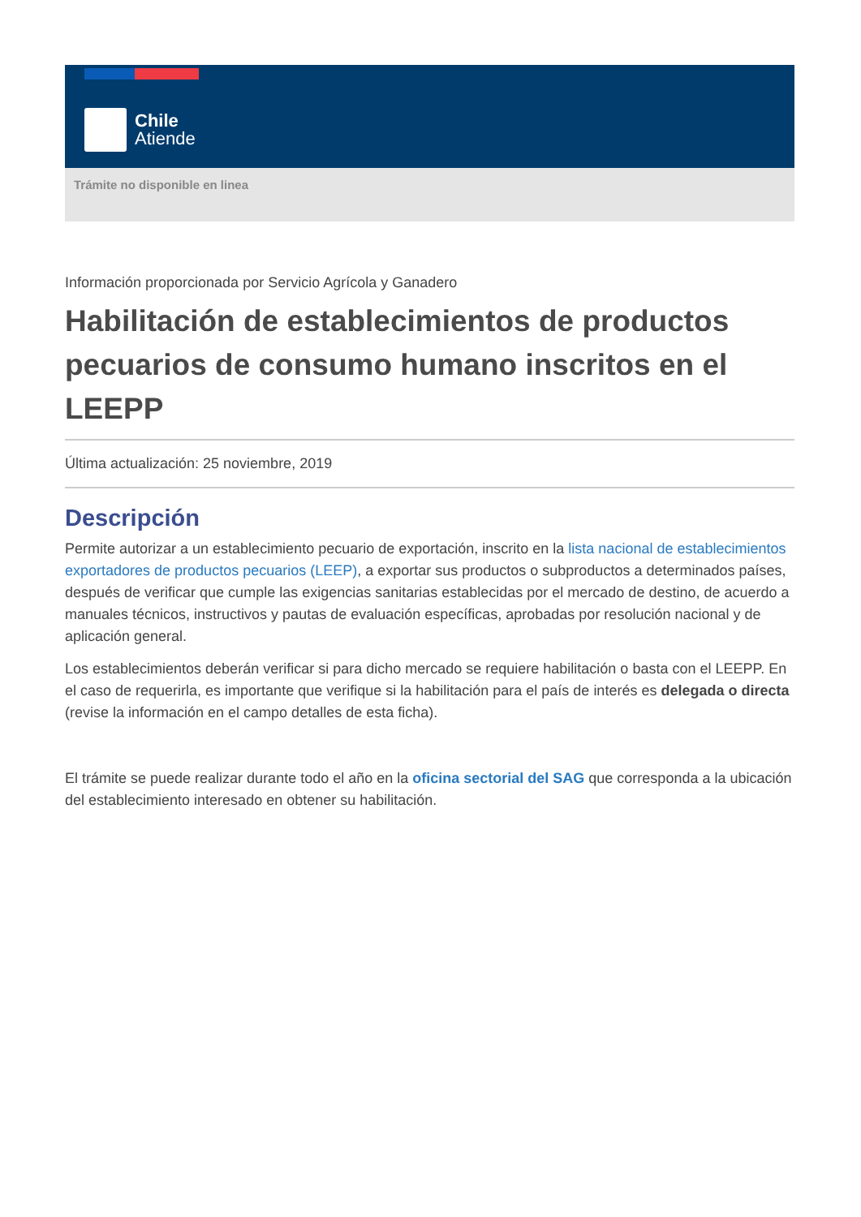Chile
Atiende
Trámite no disponible en linea
Información proporcionada por Servicio Agrícola y Ganadero
Habilitación de establecimientos de productos pecuarios de consumo humano inscritos en el LEEPP
Última actualización: 25 noviembre, 2019
Descripción
Permite autorizar a un establecimiento pecuario de exportación, inscrito en la lista nacional de establecimientos exportadores de productos pecuarios (LEEP), a exportar sus productos o subproductos a determinados países, después de verificar que cumple las exigencias sanitarias establecidas por el mercado de destino, de acuerdo a manuales técnicos, instructivos y pautas de evaluación específicas, aprobadas por resolución nacional y de aplicación general.
Los establecimientos deberán verificar si para dicho mercado se requiere habilitación o basta con el LEEPP. En el caso de requerirla, es importante que verifique si la habilitación para el país de interés es delegada o directa (revise la información en el campo detalles de esta ficha).
El trámite se puede realizar durante todo el año en la oficina sectorial del SAG que corresponda a la ubicación del establecimiento interesado en obtener su habilitación.